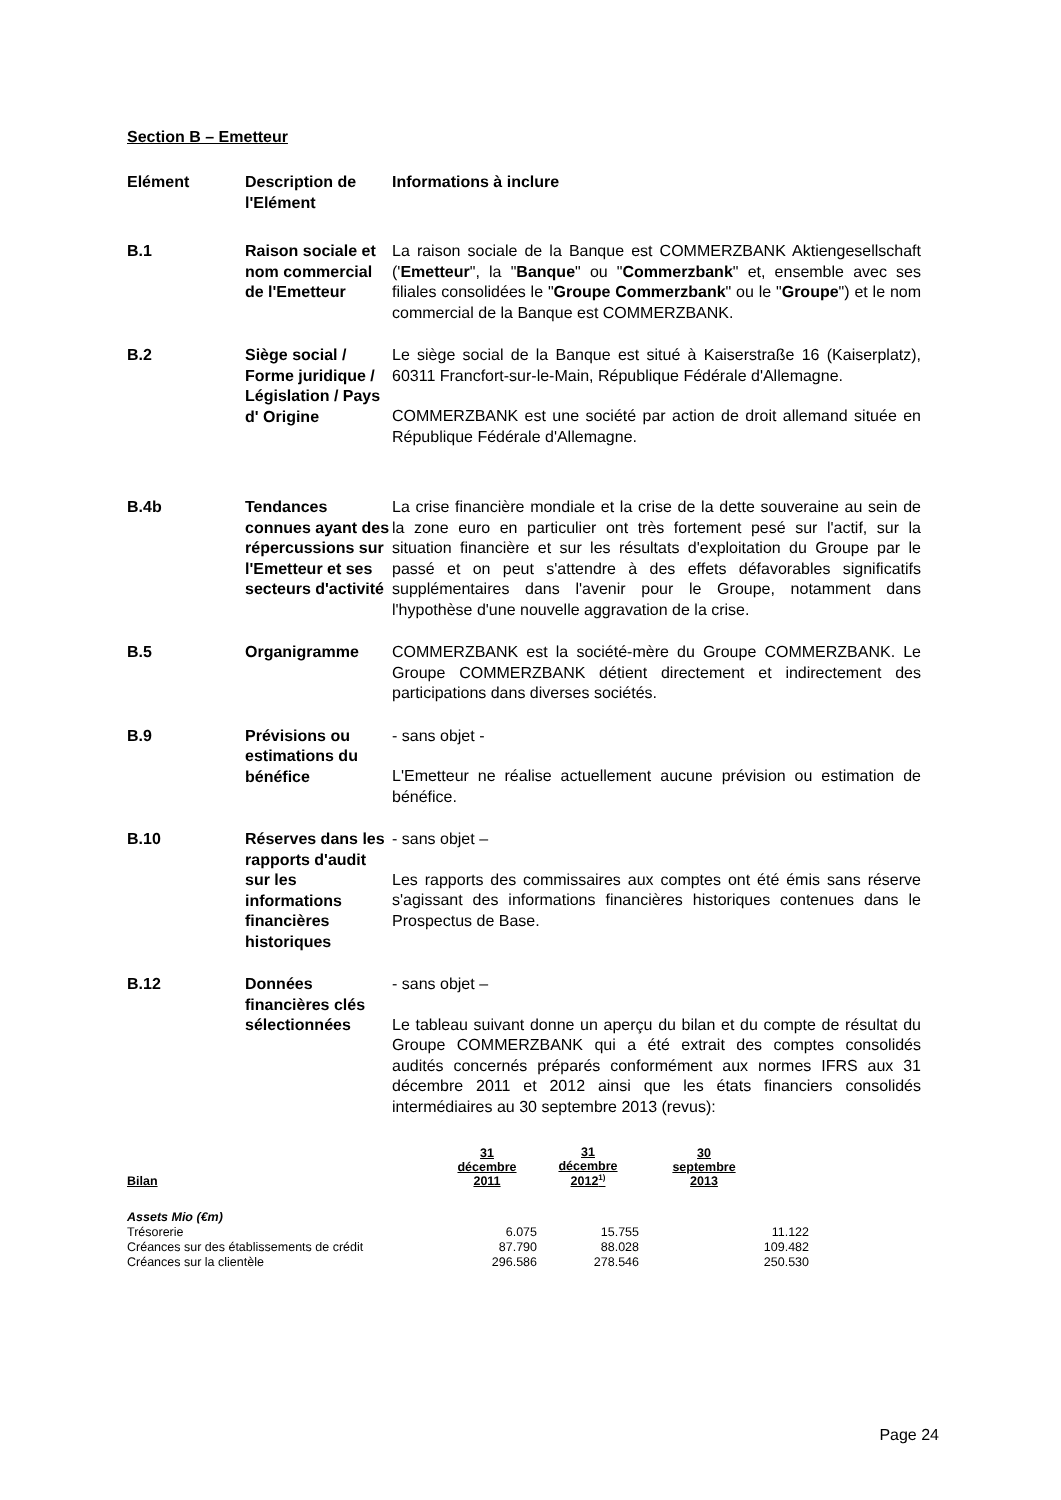Section B – Emetteur
Elément Description de l'Elément
Informations à inclure
B.1 Raison sociale et nom commercial de l'Emetteur
La raison sociale de la Banque est COMMERZBANK Aktiengesellschaft ('Emetteur", la "Banque" ou "Commerzbank" et, ensemble avec ses filiales consolidées le "Groupe Commerzbank" ou le "Groupe") et le nom commercial de la Banque est COMMERZBANK.
B.2 Siège social / Forme juridique / Législation / Pays d' Origine
Le siège social de la Banque est situé à Kaiserstraße 16 (Kaiserplatz), 60311 Francfort-sur-le-Main, République Fédérale d'Allemagne.
COMMERZBANK est une société par action de droit allemand située en République Fédérale d'Allemagne.
B.4b Tendances connues ayant des répercussions sur l'Emetteur et ses secteurs d'activité
La crise financière mondiale et la crise de la dette souveraine au sein de la zone euro en particulier ont très fortement pesé sur l'actif, sur la situation financière et sur les résultats d'exploitation du Groupe par le passé et on peut s'attendre à des effets défavorables significatifs supplémentaires dans l'avenir pour le Groupe, notamment dans l'hypothèse d'une nouvelle aggravation de la crise.
B.5 Organigramme COMMERZBANK est la société-mère du Groupe COMMERZBANK. Le Groupe COMMERZBANK détient directement et indirectement des participations dans diverses sociétés.
B.9 Prévisions ou estimations du bénéfice
- sans objet -
L'Emetteur ne réalise actuellement aucune prévision ou estimation de bénéfice.
B.10 Réserves dans les rapports d'audit sur les informations financières historiques
- sans objet –
Les rapports des commissaires aux comptes ont été émis sans réserve s'agissant des informations financières historiques contenues dans le Prospectus de Base.
B.12 Données financières clés sélectionnées
- sans objet –
Le tableau suivant donne un aperçu du bilan et du compte de résultat du Groupe COMMERZBANK qui a été extrait des comptes consolidés audités concernés préparés conformément aux normes IFRS aux 31 décembre 2011 et 2012 ainsi que les états financiers consolidés intermédiaires au 30 septembre 2013 (revus):
| Bilan | 31 décembre 2011 | 31 décembre 2012<sup>1)</sup> | 30 septembre 2013 | |
| --- | --- | --- | --- | --- |
| Assets Mio (€m) | | | | |
| Trésorerie | 6.075 | 15.755 | 11.122 | |
| Créances sur des établissements de crédit | 87.790 | 88.028 | 109.482 | |
| Créances sur la clientèle | 296.586 | 278.546 | 250.530 | |
Page 24